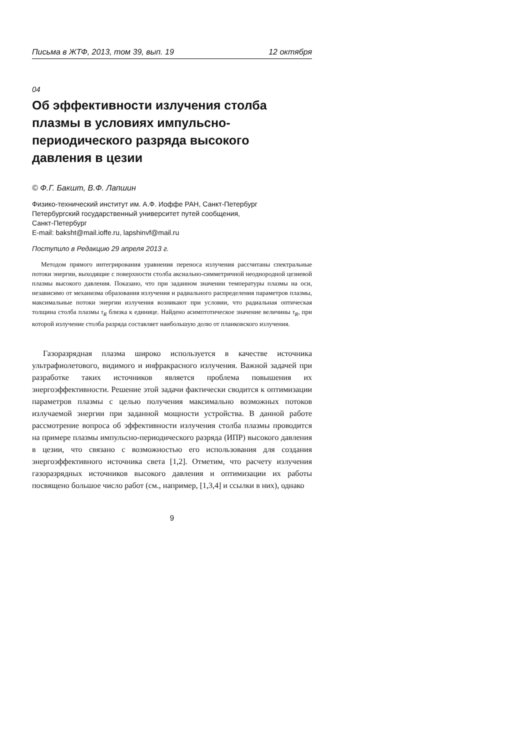Письма в ЖТФ, 2013, том 39, вып. 19 12 октября
04
Об эффективности излучения столба плазмы в условиях импульсно-периодического разряда высокого давления в цезии
© Ф.Г. Бакшт, В.Ф. Лапшин
Физико-технический институт им. А.Ф. Иоффе РАН, Санкт-Петербург
Петербургский государственный университет путей сообщения,
Санкт-Петербург
E-mail: baksht@mail.ioffe.ru, lapshinvf@mail.ru
Поступило в Редакцию 29 апреля 2013 г.
Методом прямого интегрирования уравнения переноса излучения рассчитаны спектральные потоки энергии, выходящие с поверхности столба аксиально-симметричной неоднородной цезиевой плазмы высокого давления. Показано, что при заданном значении температуры плазмы на оси, независимо от механизма образования излучения и радиального распределения параметров плазмы, максимальные потоки энергии излучения возникают при условии, что радиальная оптическая толщина столба плазмы τ<sub>R</sub> близка к единице. Найдено асимптотическое значение величины τ<sub>R</sub>, при которой излучение столба разряда составляет наибольшую долю от планковского излучения.
Газоразрядная плазма широко используется в качестве источника ультрафиолетового, видимого и инфракрасного излучения. Важной задачей при разработке таких источников является проблема повышения их энергоэффективности. Решение этой задачи фактически сводится к оптимизации параметров плазмы с целью получения максимально возможных потоков излучаемой энергии при заданной мощности устройства. В данной работе рассмотрение вопроса об эффективности излучения столба плазмы проводится на примере плазмы импульсно-периодического разряда (ИПР) высокого давления в цезии, что связано с возможностью его использования для создания энергоэффективного источника света [1,2]. Отметим, что расчету излучения газоразрядных источников высокого давления и оптимизации их работы посвящено большое число работ (см., например, [1,3,4] и ссылки в них), однако
9